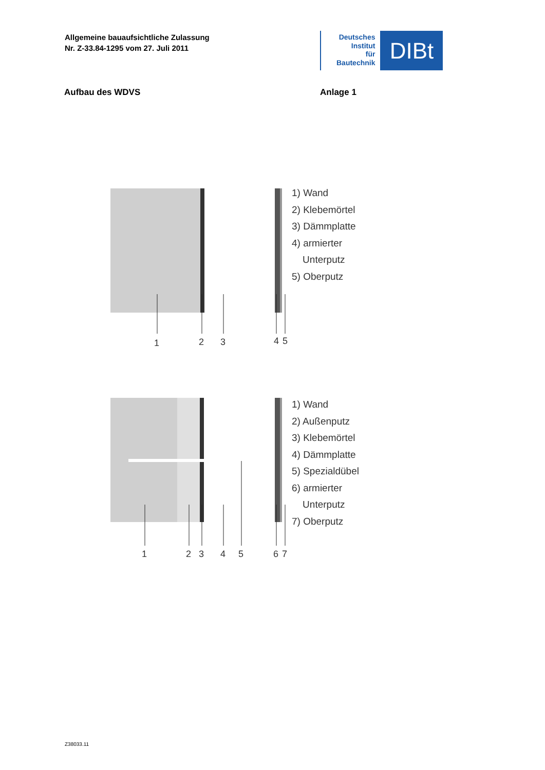Allgemeine bauaufsichtliche Zulassung
Nr. Z-33.84-1295 vom 27. Juli 2011
Deutsches
Institut
für
Bautechnik
DIBt
Aufbau des WDVS Anlage 1
1
2
3
4
5
1) Wand
2) Klebemörtel
3) Dämmplatte
4) armierter
Unterputz
5) Oberputz
1
2
3
4
5
6
7
1) Wand
2) Außenputz
3) Klebemörtel
4) Dämmplatte
5) Spezialdübel
6) armierter
Unterputz
7) Oberputz
Z38033.11